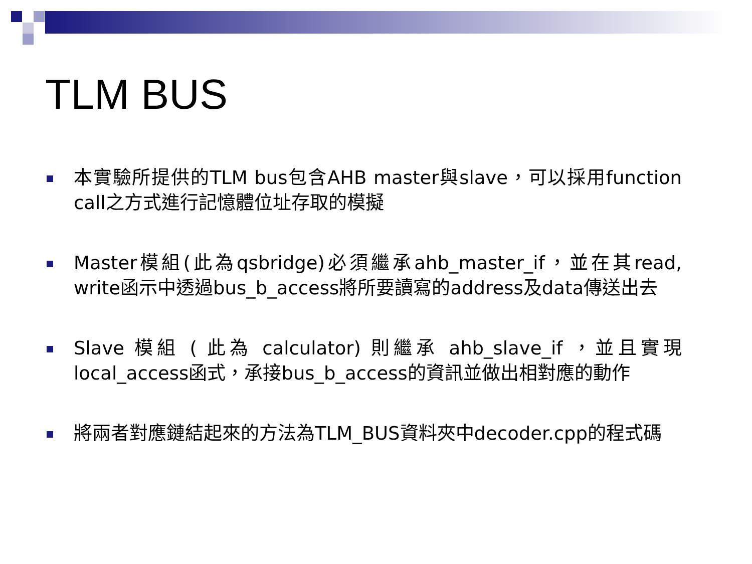TLM BUS
本實驗所提供的TLM bus包含AHB master與slave，可以採用function call之方式進行記憶體位址存取的模擬
Master模組(此為qsbridge)必須繼承ahb_master_if，並在其read, write函示中透過bus_b_access將所要讀寫的address及data傳送出去
Slave 模組 ( 此為 calculator) 則繼承 ahb_slave_if ，並且實現local_access函式，承接bus_b_access的資訊並做出相對應的動作
將兩者對應鏈結起來的方法為TLM_BUS資料夾中decoder.cpp的程式碼